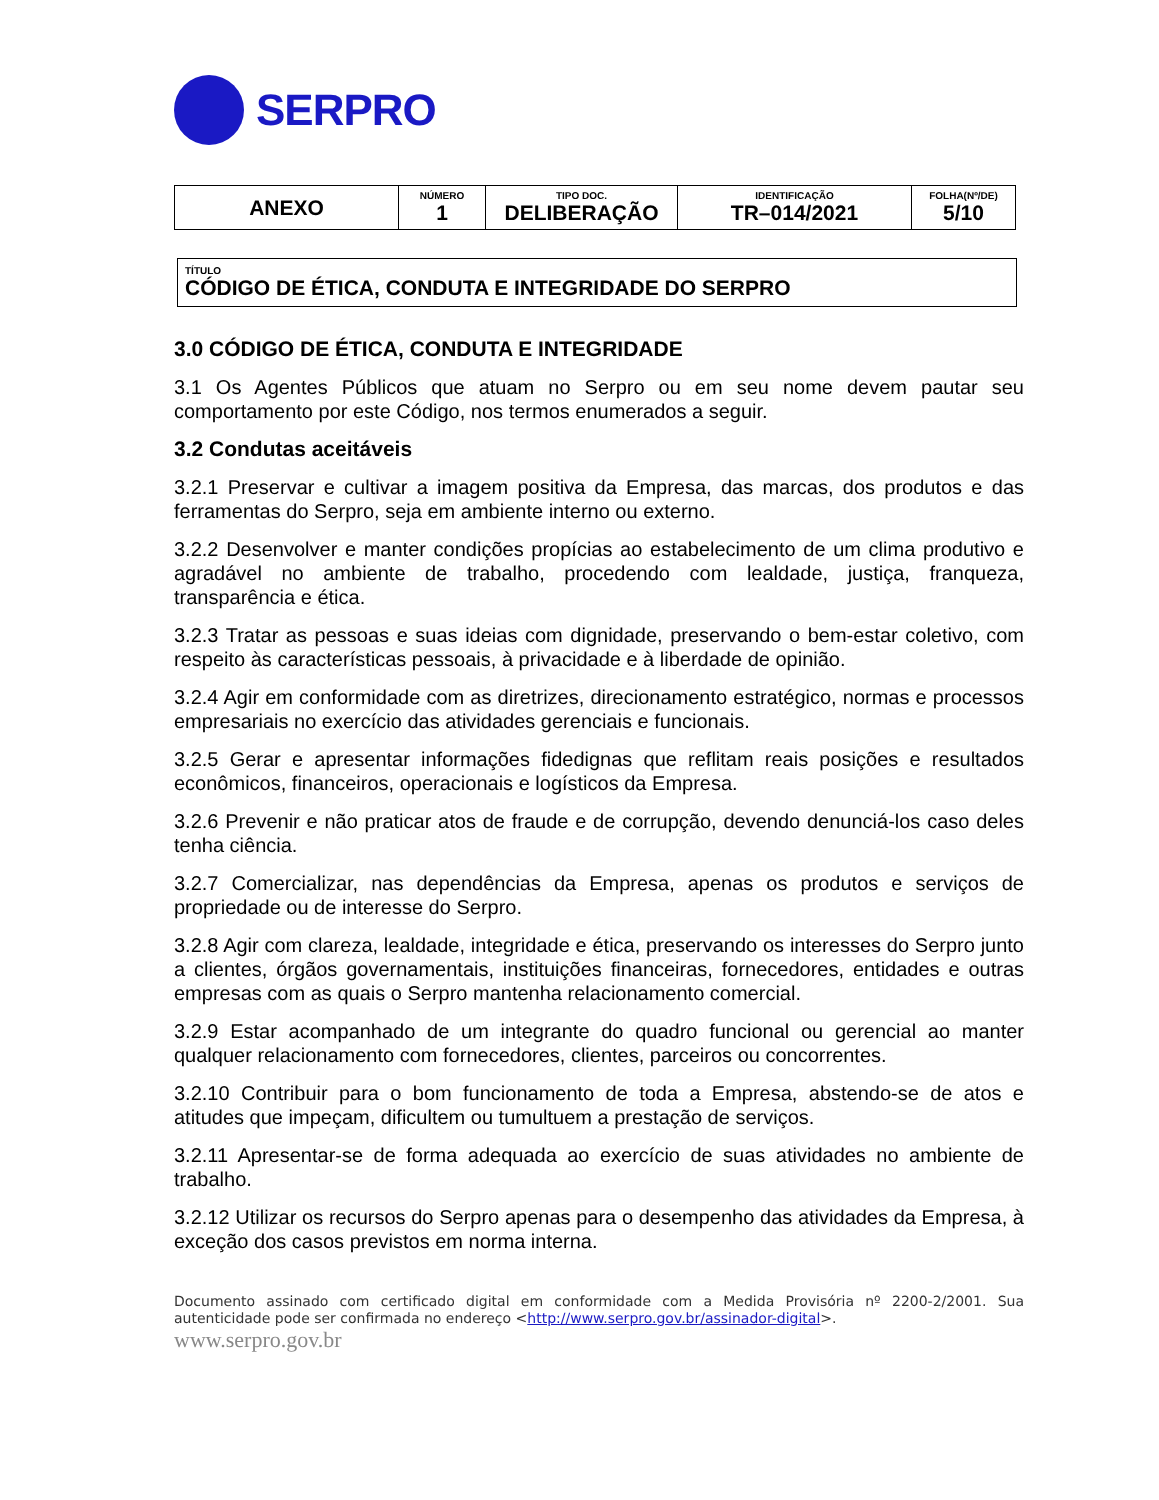SERPRO
| ANEXO | NÚMERO 1 | TIPO DOC. DELIBERAÇÃO | IDENTIFICAÇÃO TR–014/2021 | FOLHA(Nº/DE) 5/10 |
TÍTULO
CÓDIGO DE ÉTICA, CONDUTA E INTEGRIDADE DO SERPRO
3.0 CÓDIGO DE ÉTICA, CONDUTA E INTEGRIDADE
3.1 Os Agentes Públicos que atuam no Serpro ou em seu nome devem pautar seu comportamento por este Código, nos termos enumerados a seguir.
3.2 Condutas aceitáveis
3.2.1 Preservar e cultivar a imagem positiva da Empresa, das marcas, dos produtos e das ferramentas do Serpro, seja em ambiente interno ou externo.
3.2.2 Desenvolver e manter condições propícias ao estabelecimento de um clima produtivo e agradável no ambiente de trabalho, procedendo com lealdade, justiça, franqueza, transparência e ética.
3.2.3 Tratar as pessoas e suas ideias com dignidade, preservando o bem-estar coletivo, com respeito às características pessoais, à privacidade e à liberdade de opinião.
3.2.4 Agir em conformidade com as diretrizes, direcionamento estratégico, normas e processos empresariais no exercício das atividades gerenciais e funcionais.
3.2.5 Gerar e apresentar informações fidedignas que reflitam reais posições e resultados econômicos, financeiros, operacionais e logísticos da Empresa.
3.2.6 Prevenir e não praticar atos de fraude e de corrupção, devendo denunciá-los caso deles tenha ciência.
3.2.7 Comercializar, nas dependências da Empresa, apenas os produtos e serviços de propriedade ou de interesse do Serpro.
3.2.8 Agir com clareza, lealdade, integridade e ética, preservando os interesses do Serpro junto a clientes, órgãos governamentais, instituições financeiras, fornecedores, entidades e outras empresas com as quais o Serpro mantenha relacionamento comercial.
3.2.9 Estar acompanhado de um integrante do quadro funcional ou gerencial ao manter qualquer relacionamento com fornecedores, clientes, parceiros ou concorrentes.
3.2.10 Contribuir para o bom funcionamento de toda a Empresa, abstendo-se de atos e atitudes que impeçam, dificultem ou tumultuem a prestação de serviços.
3.2.11 Apresentar-se de forma adequada ao exercício de suas atividades no ambiente de trabalho.
3.2.12 Utilizar os recursos do Serpro apenas para o desempenho das atividades da Empresa, à exceção dos casos previstos em norma interna.
Documento assinado com certificado digital em conformidade com a Medida Provisória nº 2200-2/2001. Sua autenticidade pode ser confirmada no endereço <http://www.serpro.gov.br/assinador-digital>.
www.serpro.gov.br